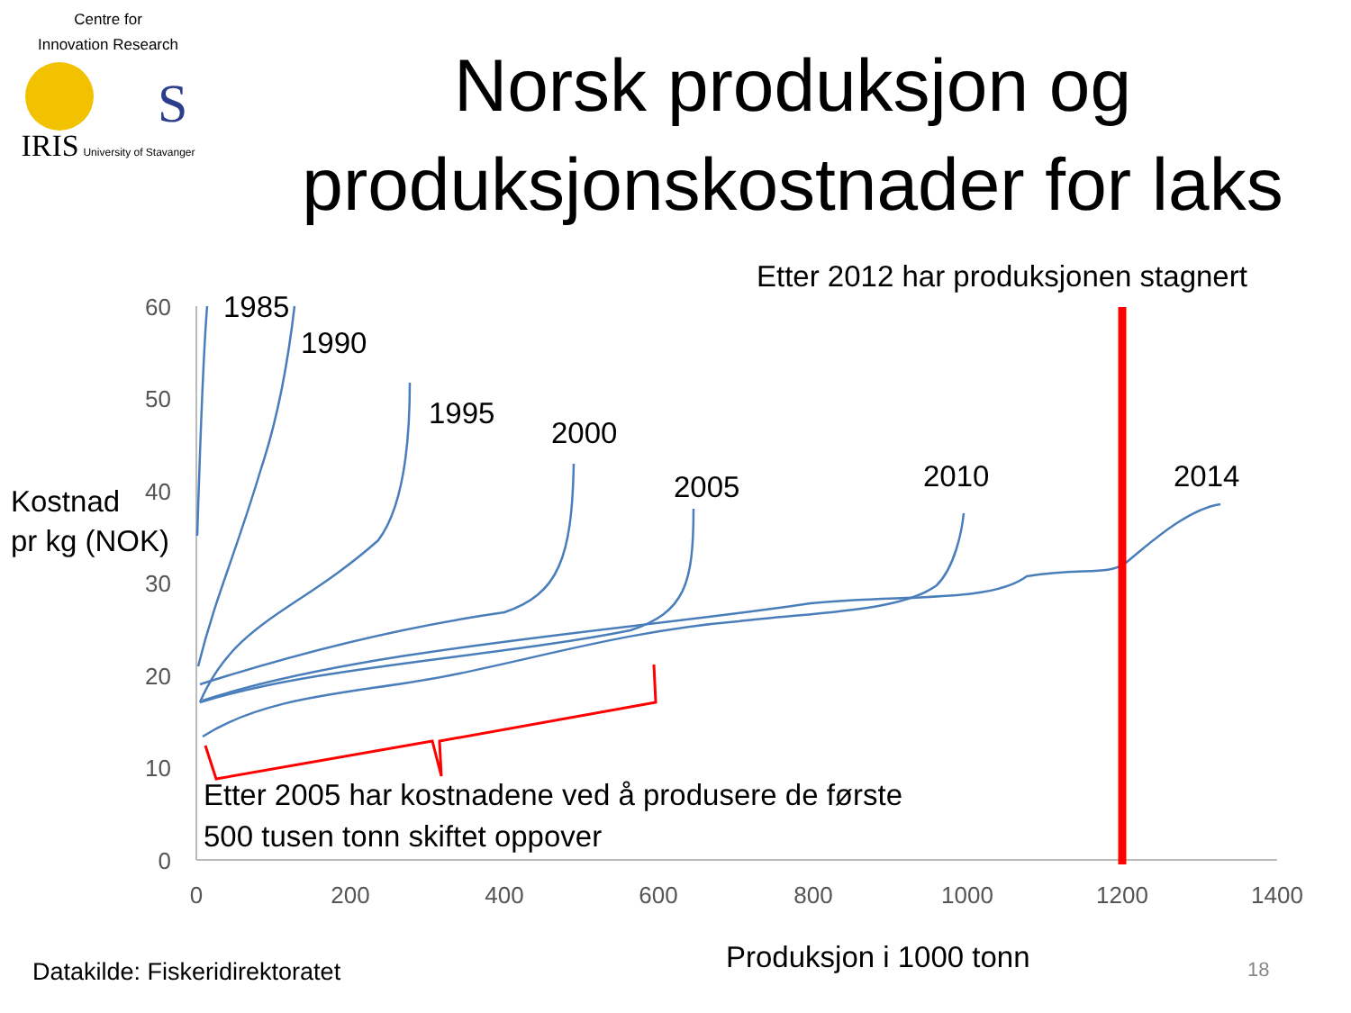Centre for
Innovation Research
IRIS University of Stavanger
Norsk produksjon og
produksjonskostnader for laks
S
60
50
40
30
20
10
0
0
200
400
600
800
1000
1200
1400
1985
1990
1995
2000
2005
2010
2014
Etter 2012 har produksjonen stagnert
Kostnad
pr kg (NOK)
Etter 2005 har kostnadene ved å produsere de første
500 tusen tonn skiftet oppover
Produksjon i 1000 tonn
Datakilde: Fiskeridirektoratet
18